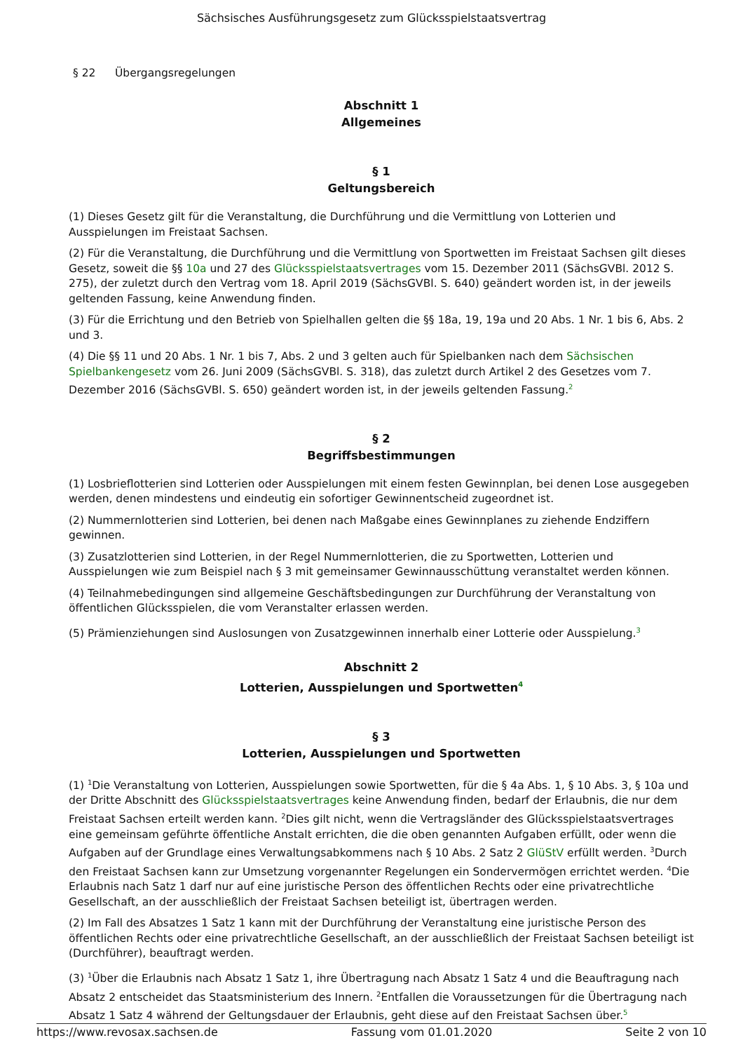Sächsisches Ausführungsgesetz zum Glücksspielstaatsvertrag
§ 22 Übergangsregelungen
Abschnitt 1
Allgemeines
§ 1
Geltungsbereich
(1) Dieses Gesetz gilt für die Veranstaltung, die Durchführung und die Vermittlung von Lotterien und Ausspielungen im Freistaat Sachsen.
(2) Für die Veranstaltung, die Durchführung und die Vermittlung von Sportwetten im Freistaat Sachsen gilt dieses Gesetz, soweit die §§ 10a und 27 des Glücksspielstaatsvertrages vom 15. Dezember 2011 (SächsGVBl. 2012 S. 275), der zuletzt durch den Vertrag vom 18. April 2019 (SächsGVBl. S. 640) geändert worden ist, in der jeweils geltenden Fassung, keine Anwendung finden.
(3) Für die Errichtung und den Betrieb von Spielhallen gelten die §§ 18a, 19, 19a und 20 Abs. 1 Nr. 1 bis 6, Abs. 2 und 3.
(4) Die §§ 11 und 20 Abs. 1 Nr. 1 bis 7, Abs. 2 und 3 gelten auch für Spielbanken nach dem Sächsischen Spielbankengesetz vom 26. Juni 2009 (SächsGVBl. S. 318), das zuletzt durch Artikel 2 des Gesetzes vom 7. Dezember 2016 (SächsGVBl. S. 650) geändert worden ist, in der jeweils geltenden Fassung.<sup>2</sup>
§ 2
Begriffsbestimmungen
(1) Losbrieflotterien sind Lotterien oder Ausspielungen mit einem festen Gewinnplan, bei denen Lose ausgegeben werden, denen mindestens und eindeutig ein sofortiger Gewinnentscheid zugeordnet ist.
(2) Nummernlotterien sind Lotterien, bei denen nach Maßgabe eines Gewinnplanes zu ziehende Endziffern gewinnen.
(3) Zusatzlotterien sind Lotterien, in der Regel Nummernlotterien, die zu Sportwetten, Lotterien und Ausspielungen wie zum Beispiel nach § 3 mit gemeinsamer Gewinnausschüttung veranstaltet werden können.
(4) Teilnahmebedingungen sind allgemeine Geschäftsbedingungen zur Durchführung der Veranstaltung von öffentlichen Glücksspielen, die vom Veranstalter erlassen werden.
(5) Prämienziehungen sind Auslosungen von Zusatzgewinnen innerhalb einer Lotterie oder Ausspielung.<sup>3</sup>
Abschnitt 2
Lotterien, Ausspielungen und Sportwetten<sup>4</sup>
§ 3
Lotterien, Ausspielungen und Sportwetten
(1) <sup>1</sup>Die Veranstaltung von Lotterien, Ausspielungen sowie Sportwetten, für die § 4a Abs. 1, § 10 Abs. 3, § 10a und der Dritte Abschnitt des Glücksspielstaatsvertrages keine Anwendung finden, bedarf der Erlaubnis, die nur dem Freistaat Sachsen erteilt werden kann. <sup>2</sup>Dies gilt nicht, wenn die Vertragsländer des Glücksspielstaatsvertrages eine gemeinsam geführte öffentliche Anstalt errichten, die die oben genannten Aufgaben erfüllt, oder wenn die Aufgaben auf der Grundlage eines Verwaltungsabkommens nach § 10 Abs. 2 Satz 2 GlüStV erfüllt werden. <sup>3</sup>Durch den Freistaat Sachsen kann zur Umsetzung vorgenannter Regelungen ein Sondervermögen errichtet werden. <sup>4</sup>Die Erlaubnis nach Satz 1 darf nur auf eine juristische Person des öffentlichen Rechts oder eine privatrechtliche Gesellschaft, an der ausschließlich der Freistaat Sachsen beteiligt ist, übertragen werden.
(2) Im Fall des Absatzes 1 Satz 1 kann mit der Durchführung der Veranstaltung eine juristische Person des öffentlichen Rechts oder eine privatrechtliche Gesellschaft, an der ausschließlich der Freistaat Sachsen beteiligt ist (Durchführer), beauftragt werden.
(3) <sup>1</sup>Über die Erlaubnis nach Absatz 1 Satz 1, ihre Übertragung nach Absatz 1 Satz 4 und die Beauftragung nach Absatz 2 entscheidet das Staatsministerium des Innern. <sup>2</sup>Entfallen die Voraussetzungen für die Übertragung nach Absatz 1 Satz 4 während der Geltungsdauer der Erlaubnis, geht diese auf den Freistaat Sachsen über.<sup>5</sup>
https://www.revosax.sachsen.de Fassung vom 01.01.2020 Seite 2 von 10